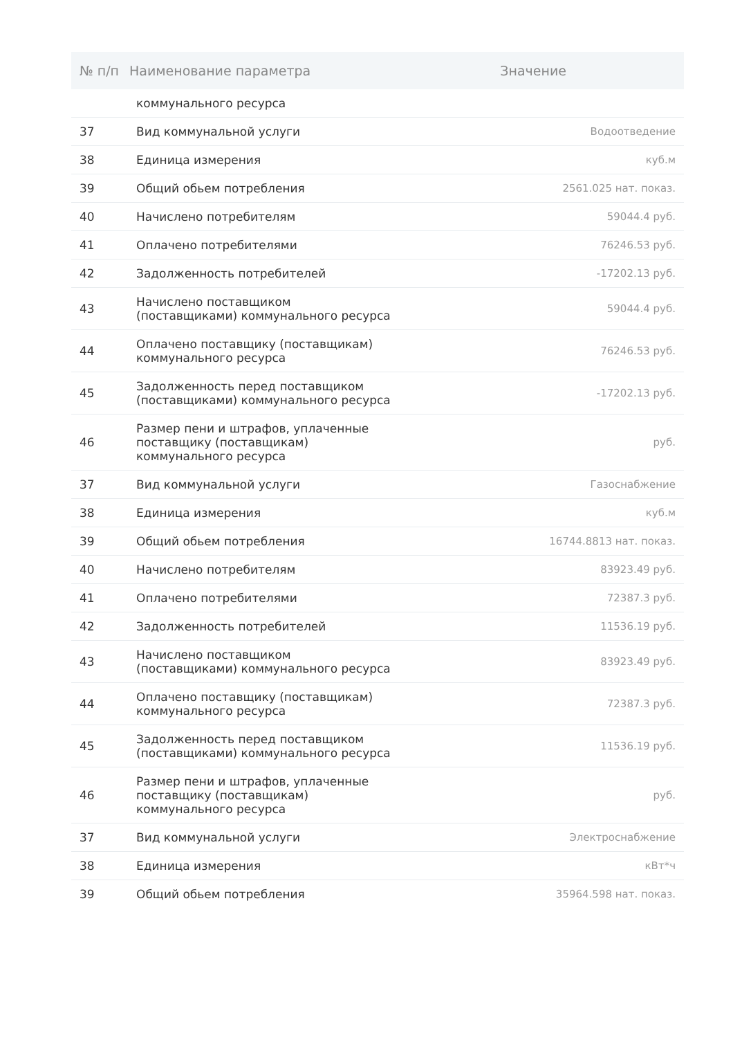| № п/п | Наименование параметра | Значение |
| --- | --- | --- |
| | коммунального ресурса | |
| 37 | Вид коммунальной услуги | Водоотведение |
| 38 | Единица измерения | куб.м |
| 39 | Общий обьем потребления | 2561.025 нат. показ. |
| 40 | Начислено потребителям | 59044.4 руб. |
| 41 | Оплачено потребителями | 76246.53 руб. |
| 42 | Задолженность потребителей | -17202.13 руб. |
| 43 | Начислено поставщиком (поставщиками) коммунального ресурса | 59044.4 руб. |
| 44 | Оплачено поставщику (поставщикам) коммунального ресурса | 76246.53 руб. |
| 45 | Задолженность перед поставщиком (поставщиками) коммунального ресурса | -17202.13 руб. |
| 46 | Размер пени и штрафов, уплаченные поставщику (поставщикам) коммунального ресурса | руб. |
| 37 | Вид коммунальной услуги | Газоснабжение |
| 38 | Единица измерения | куб.м |
| 39 | Общий обьем потребления | 16744.8813 нат. показ. |
| 40 | Начислено потребителям | 83923.49 руб. |
| 41 | Оплачено потребителями | 72387.3 руб. |
| 42 | Задолженность потребителей | 11536.19 руб. |
| 43 | Начислено поставщиком (поставщиками) коммунального ресурса | 83923.49 руб. |
| 44 | Оплачено поставщику (поставщикам) коммунального ресурса | 72387.3 руб. |
| 45 | Задолженность перед поставщиком (поставщиками) коммунального ресурса | 11536.19 руб. |
| 46 | Размер пени и штрафов, уплаченные поставщику (поставщикам) коммунального ресурса | руб. |
| 37 | Вид коммунальной услуги | Электроснабжение |
| 38 | Единица измерения | кВт*ч |
| 39 | Общий обьем потребления | 35964.598 нат. показ. |